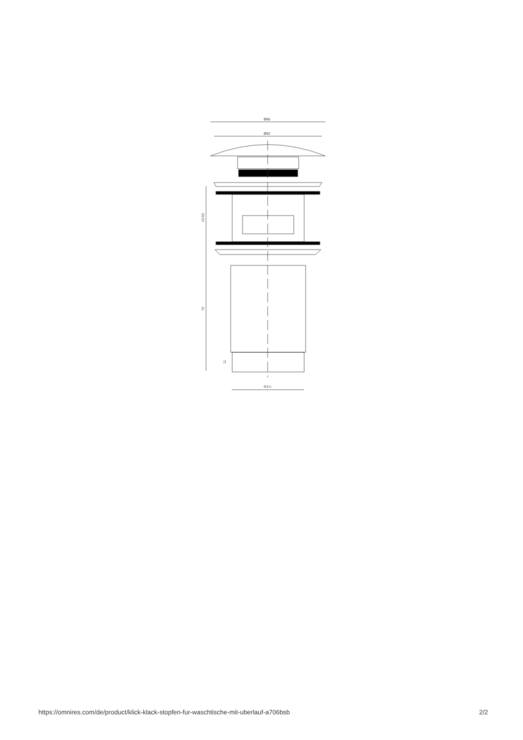Ø66
Ø62
10-50
70
11
G1¼
https://omnires.com/de/product/klick-klack-stopfen-fur-waschtische-mit-uberlauf-a706bsb 2/2